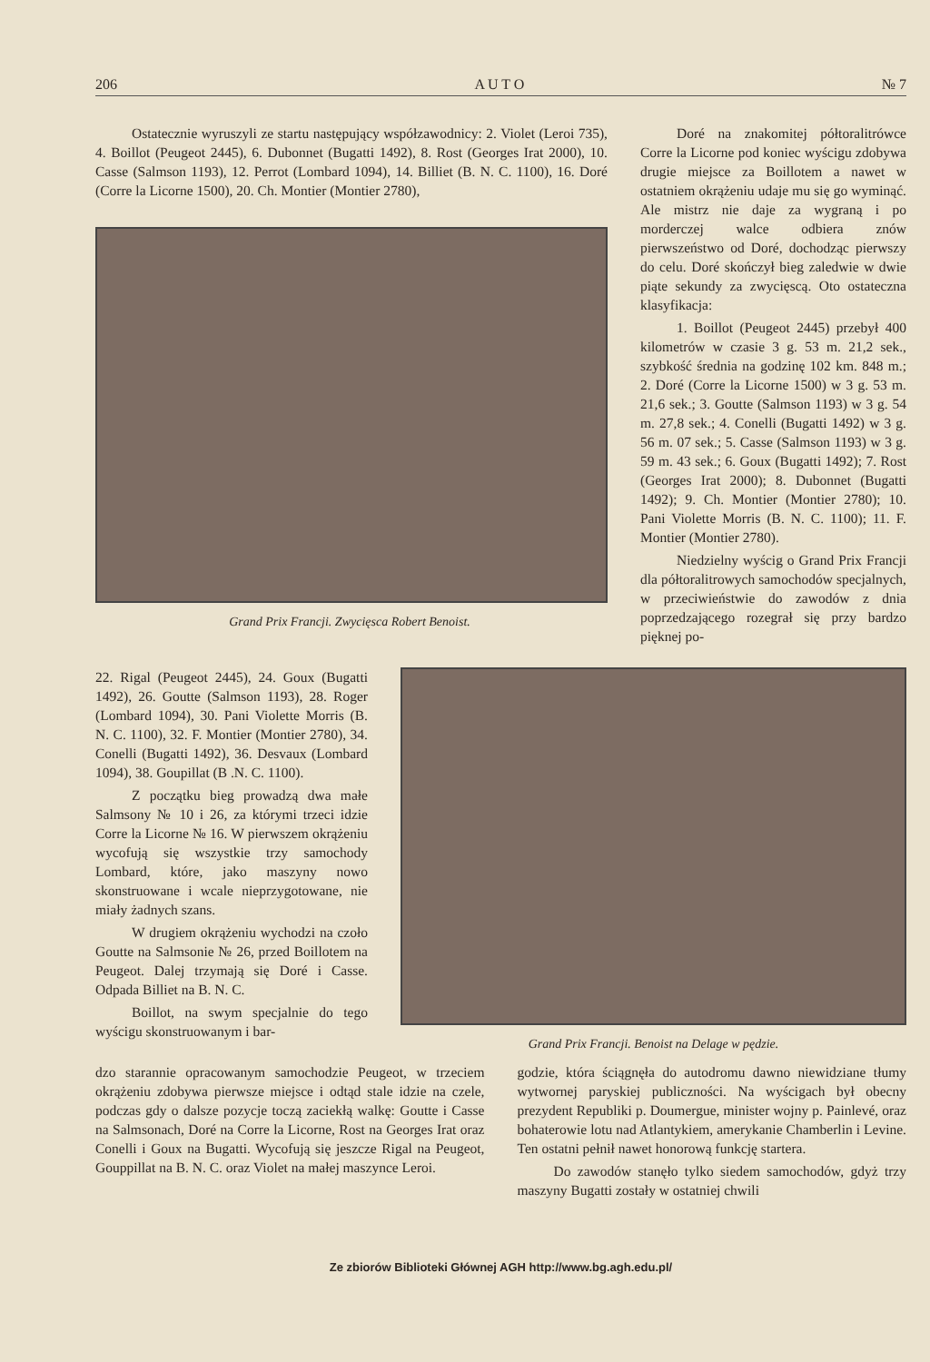206 A U T O № 7
Ostatecznie wyruszyli ze startu następujący współzawodnicy: 2. Violet (Leroi 735), 4. Boillot (Peugeot 2445), 6. Dubonnet (Bugatti 1492), 8. Rost (Georges Irat 2000), 10. Casse (Salmson 1193), 12. Perrot (Lombard 1094), 14. Billiet (B. N. C. 1100), 16. Doré (Corre la Licorne 1500), 20. Ch. Montier (Montier 2780),
Grand Prix Francji. Zwycięsca Robert Benoist.
Doré na znakomitej półtoralitrówce Corre la Licorne pod koniec wyścigu zdobywa drugie miejsce za Boillotem a nawet w ostatniem okrążeniu udaje mu się go wyminąć. Ale mistrz nie daje za wygraną i po morderczej walce odbiera znów pierwszeństwo od Doré, dochodząc pierwszy do celu. Doré skończył bieg zaledwie w dwie piąte sekundy za zwycięscą. Oto ostateczna klasyfikacja:
1. Boillot (Peugeot 2445) przebył 400 kilometrów w czasie 3 g. 53 m. 21,2 sek., szybkość średnia na godzinę 102 km. 848 m.; 2. Doré (Corre la Licorne 1500) w 3 g. 53 m. 21,6 sek.; 3. Goutte (Salmson 1193) w 3 g. 54 m. 27,8 sek.; 4. Conelli (Bugatti 1492) w 3 g. 56 m. 07 sek.; 5. Casse (Salmson 1193) w 3 g. 59 m. 43 sek.; 6. Goux (Bugatti 1492); 7. Rost (Georges Irat 2000); 8. Dubonnet (Bugatti 1492); 9. Ch. Montier (Montier 2780); 10. Pani Violette Morris (B. N. C. 1100); 11. F. Montier (Montier 2780).
Niedzielny wyścig o Grand Prix Francji dla półtoralitrowych samochodów specjalnych, w przeciwieństwie do zawodów z dnia poprzedzającego rozegrał się przy bardzo pięknej po-
22. Rigal (Peugeot 2445), 24. Goux (Bugatti 1492), 26. Goutte (Salmson 1193), 28. Roger (Lombard 1094), 30. Pani Violette Morris (B. N. C. 1100), 32. F. Montier (Montier 2780), 34. Conelli (Bugatti 1492), 36. Desvaux (Lombard 1094), 38. Goupillat (B .N. C. 1100).
Z początku bieg prowadzą dwa małe Salmsony № 10 i 26, za którymi trzeci idzie Corre la Licorne № 16. W pierwszem okrążeniu wycofują się wszystkie trzy samochody Lombard, które, jako maszyny nowo skonstruowane i wcale nieprzygotowane, nie miały żadnych szans.
W drugiem okrążeniu wychodzi na czoło Goutte na Salmsonie № 26, przed Boillotem na Peugeot. Dalej trzymają się Doré i Casse. Odpada Billiet na B. N. C.
Boillot, na swym specjalnie do tego wyścigu skonstruowanym i bar-
Grand Prix Francji. Benoist na Delage w pędzie.
dzo starannie opracowanym samochodzie Peugeot, w trzeciem okrążeniu zdobywa pierwsze miejsce i odtąd stale idzie na czele, podczas gdy o dalsze pozycje toczą zaciekłą walkę: Goutte i Casse na Salmsonach, Doré na Corre la Licorne, Rost na Georges Irat oraz Conelli i Goux na Bugatti. Wycofują się jeszcze Rigal na Peugeot, Gouppillat na B. N. C. oraz Violet na małej maszynce Leroi.
godzie, która ściągnęła do autodromu dawno niewidziane tłumy wytwornej paryskiej publiczności. Na wyścigach był obecny prezydent Republiki p. Doumergue, minister wojny p. Painlevé, oraz bohaterowie lotu nad Atlantykiem, amerykanie Chamberlin i Levine. Ten ostatni pełnił nawet honorową funkcję startera.
Do zawodów stanęło tylko siedem samochodów, gdyż trzy maszyny Bugatti zostały w ostatniej chwili
Ze zbiorów Biblioteki Głównej AGH http://www.bg.agh.edu.pl/